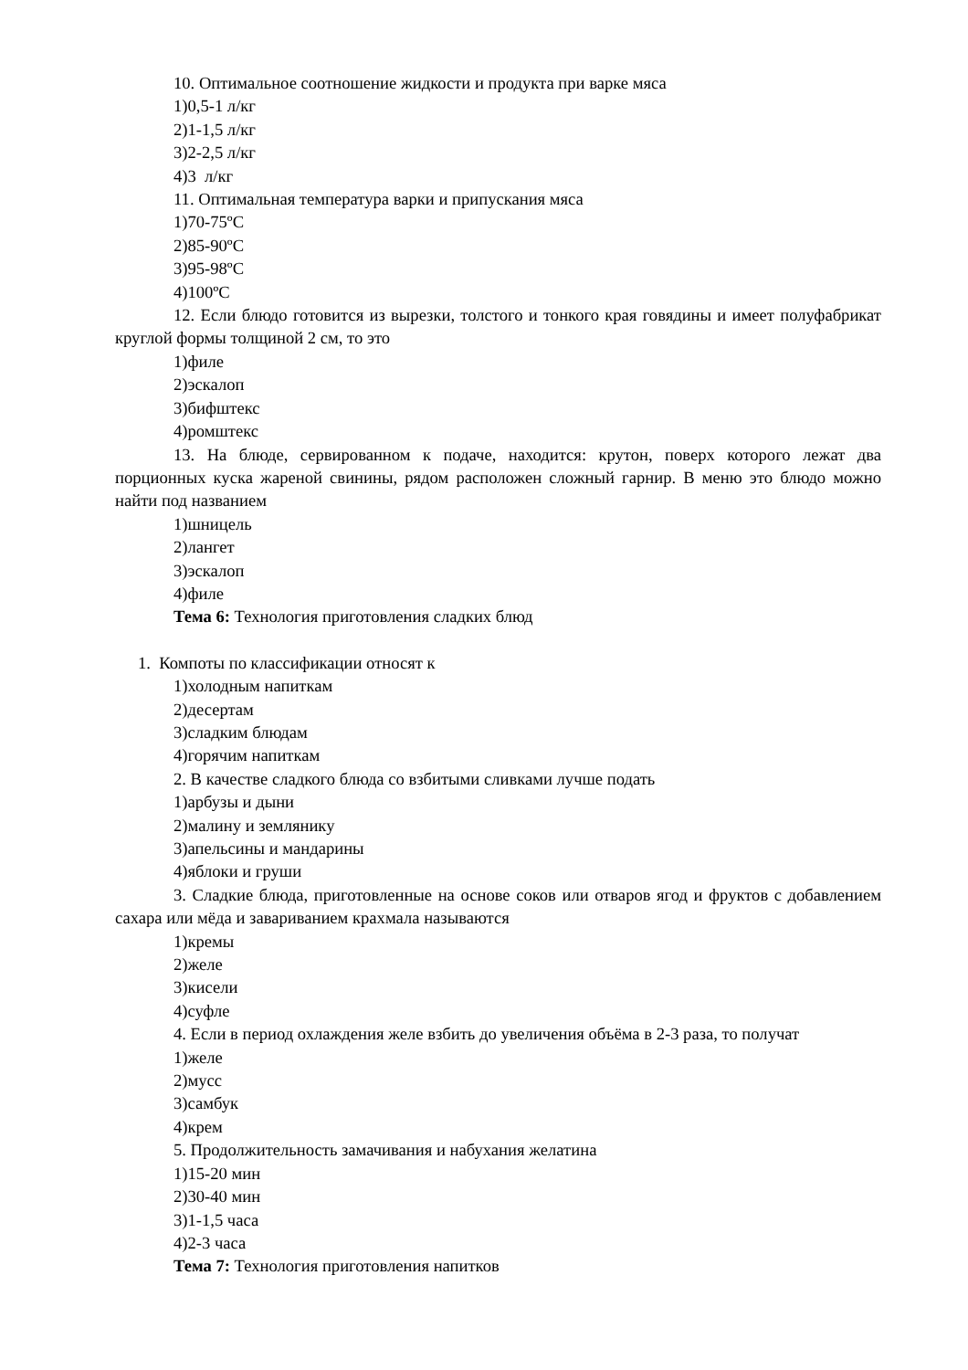10. Оптимальное соотношение жидкости и продукта при варке мяса
1)0,5-1 л/кг
2)1-1,5 л/кг
3)2-2,5 л/кг
4)3 л/кг
11. Оптимальная температура варки и припускания мяса
1)70-75ºС
2)85-90ºС
3)95-98ºС
4)100ºС
12. Если блюдо готовится из вырезки, толстого и тонкого края говядины и имеет полуфабрикат круглой формы толщиной 2 см, то это
1)филе
2)эскалоп
3)бифштекс
4)ромштекс
13. На блюде, сервированном к подаче, находится: крутон, поверх которого лежат два порционных куска жареной свинины, рядом расположен сложный гарнир. В меню это блюдо можно найти под названием
1)шницель
2)лангет
3)эскалоп
4)филе
Тема 6: Технология приготовления сладких блюд
1. Компоты по классификации относят к
1)холодным напиткам
2)десертам
3)сладким блюдам
4)горячим напиткам
2. В качестве сладкого блюда со взбитыми сливками лучше подать
1)арбузы и дыни
2)малину и землянику
3)апельсины и мандарины
4)яблоки и груши
3. Сладкие блюда, приготовленные на основе соков или отваров ягод и фруктов с добавлением сахара или мёда и завариванием крахмала называются
1)кремы
2)желе
3)кисели
4)суфле
4. Если в период охлаждения желе взбить до увеличения объёма в 2-3 раза, то получат
1)желе
2)мусс
3)самбук
4)крем
5. Продолжительность замачивания и набухания желатина
1)15-20 мин
2)30-40 мин
3)1-1,5 часа
4)2-3 часа
Тема 7: Технология приготовления напитков